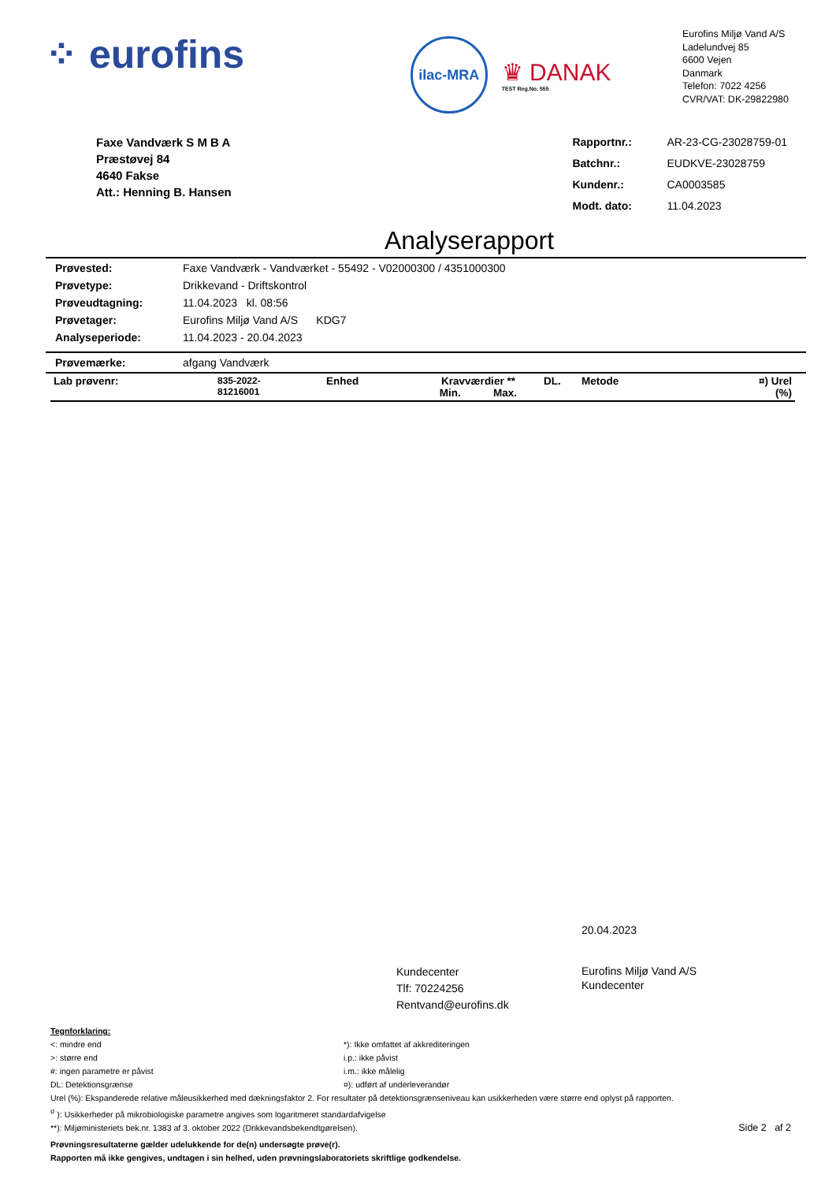⁘ eurofins
ilac-MRA
♛ DANAK
TEST Reg.No. 555
Eurofins Miljø Vand A/S
Ladelundvej 85
6600 Vejen
Danmark
Telefon: 7022 4256
CVR/VAT: DK-29822980
Faxe Vandværk S M B A
Præstøvej 84
4640 Fakse
Att.: Henning B. Hansen
| Rapportnr.: | AR-23-CG-23028759-01 |
| Batchnr.: | EUDKVE-23028759 |
| Kundenr.: | CA0003585 |
| Modt. dato: | 11.04.2023 |
Analyserapport
| Prøvested: | Faxe Vandværk - Vandværket - 55492 - V02000300 / 4351000300 |
| Prøvetype: | Drikkevand - Driftskontrol |
| Prøveudtagning: | 11.04.2023 kl. 08:56 |
| Prøvetager: | Eurofins Miljø Vand A/S KDG7 |
| Analyseperiode: | 11.04.2023 - 20.04.2023 |
| Prøvemærke: | afgang Vandværk |
| Lab prøvenr: | 835-2022- 81216001 | Enhed | Kravværdier ** Min. Max. | DL. | Metode | ¤) Urel (%) |
| --- | --- | --- | --- | --- | --- | --- |
20.04.2023
Kundecenter
Tlf: 70224256
Rentvand@eurofins.dk
Eurofins Miljø Vand A/S
Kundecenter
Tegnforklaring:
<: mindre end
>: større end
#: ingen parametre er påvist
DL: Detektionsgrænse
*): Ikke omfattet af akkrediteringen
i.p.: ikke påvist
i.m.: ikke målelig
¤): udført af underleverandør
Urel (%): Ekspanderede relative måleusikkerhed med dækningsfaktor 2. For resultater på detektionsgrænseniveau kan usikkerheden være større end oplyst på rapporten.
<sup>σ</sup> ): Usikkerheder på mikrobiologiske parametre angives som logaritmeret standardafvigelse
**): Miljøministeriets bek.nr. 1383 af 3. oktober 2022 (Drikkevandsbekendtgørelsen). Side 2 af 2
Prøvningsresultaterne gælder udelukkende for de(n) undersøgte prøve(r).
Rapporten må ikke gengives, undtagen i sin helhed, uden prøvningslaboratoriets skriftlige godkendelse.